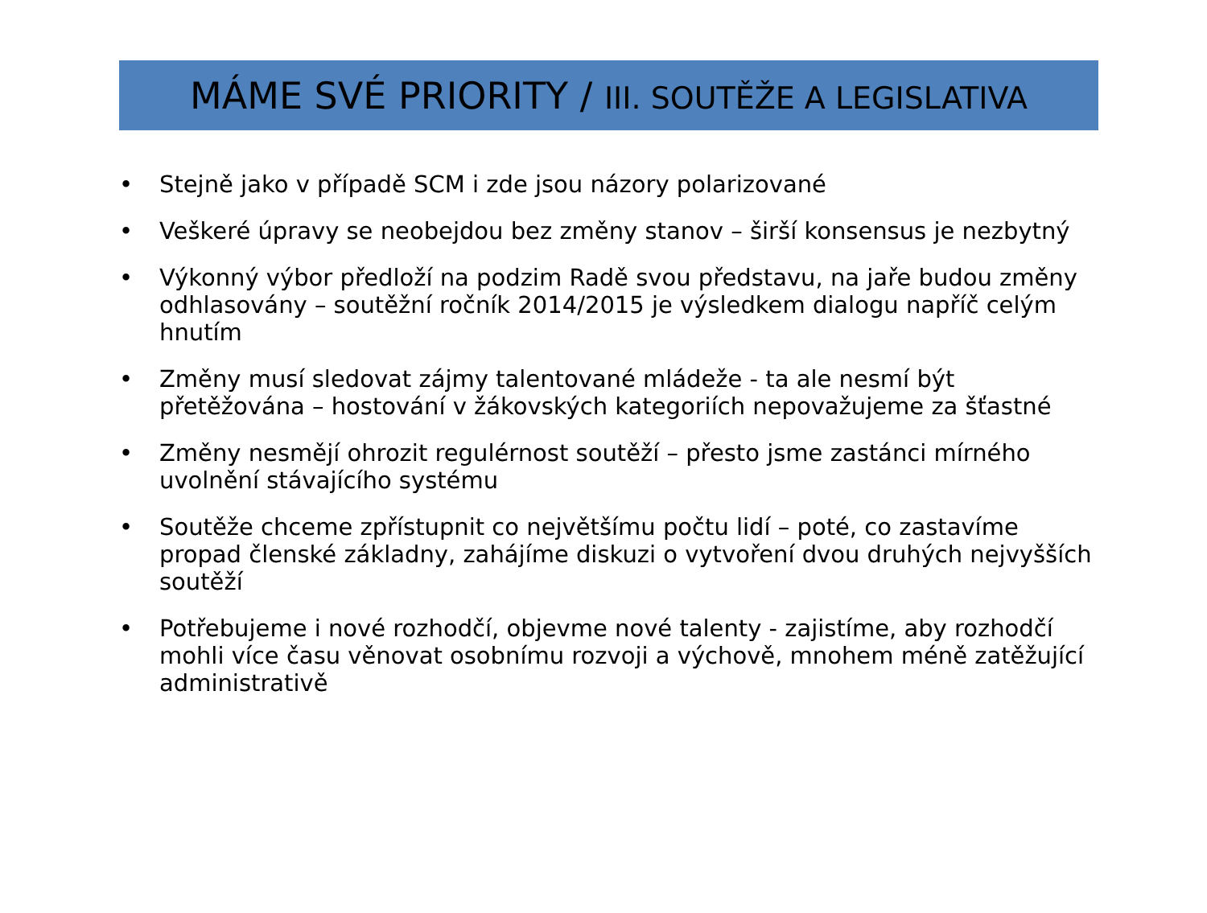MÁME SVÉ PRIORITY / III. SOUTĚŽE A LEGISLATIVA
• Stejně jako v případě SCM i zde jsou názory polarizované
• Veškeré úpravy se neobejdou bez změny stanov – širší konsensus je nezbytný
• Výkonný výbor předloží na podzim Radě svou představu, na jaře budou změny odhlasovány – soutěžní ročník 2014/2015 je výsledkem dialogu napříč celým hnutím
• Změny musí sledovat zájmy talentované mládeže - ta ale nesmí být přetěžována – hostování v žákovských kategoriích nepovažujeme za šťastné
• Změny nesmějí ohrozit regulérnost soutěží – přesto jsme zastánci mírného uvolnění stávajícího systému
• Soutěže chceme zpřístupnit co největšímu počtu lidí – poté, co zastavíme propad členské základny, zahájíme diskuzi o vytvoření dvou druhých nejvyšších soutěží
• Potřebujeme i nové rozhodčí, objevme nové talenty - zajistíme, aby rozhodčí mohli více času věnovat osobnímu rozvoji a výchově, mnohem méně zatěžující administrativě